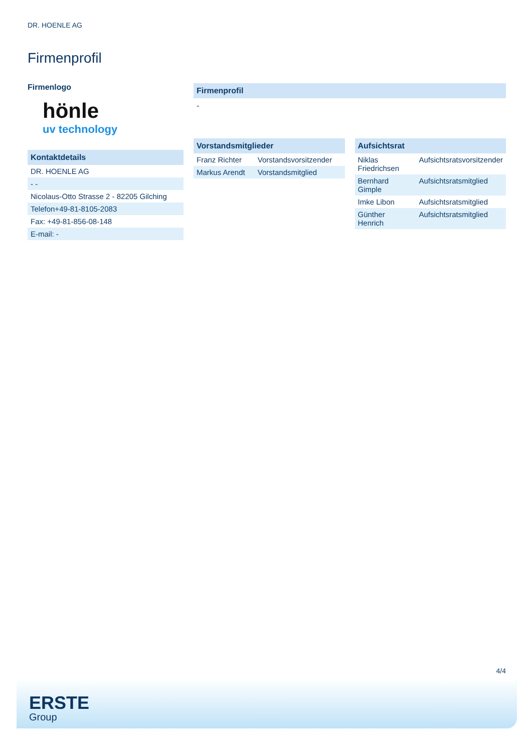DR. HOENLE AG
Firmenprofil
Firmenlogo
hönle
uv technology
Kontaktdetails
| DR. HOENLE AG |
| - - |
| Nicolaus-Otto Strasse 2 - 82205 Gilching |
| Telefon+49-81-8105-2083 |
| Fax: +49-81-856-08-148 |
| E-mail: - |
Firmenprofil
-
Vorstandsmitglieder
| Franz Richter | Vorstandsvorsitzender |
| Markus Arendt | Vorstandsmitglied |
Aufsichtsrat
| Niklas Friedrichsen | Aufsichtsratsvorsitzender |
| Bernhard Gimple | Aufsichtsratsmitglied |
| Imke Libon | Aufsichtsratsmitglied |
| Günther Henrich | Aufsichtsratsmitglied |
4/4
ERSTE
Group